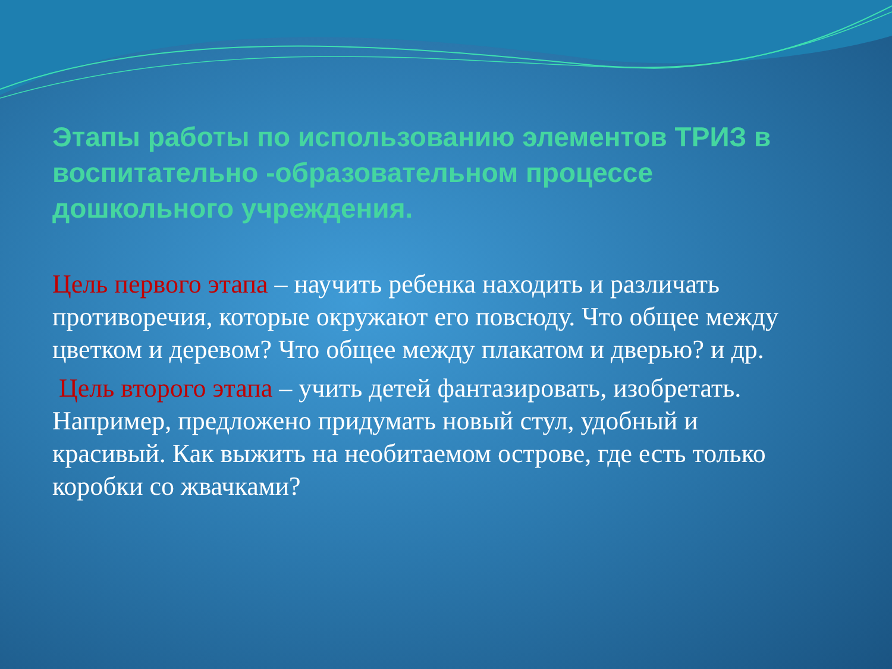Этапы работы по использованию элементов ТРИЗ в воспитательно -образовательном процессе дошкольного учреждения.
Цель первого этапа – научить ребенка находить и различать противоречия, которые окружают его повсюду. Что общее между цветком и деревом? Что общее между плакатом и дверью? и др.
Цель второго этапа – учить детей фантазировать, изобретать. Например, предложено придумать новый стул, удобный и красивый. Как выжить на необитаемом острове, где есть только коробки со жвачками?